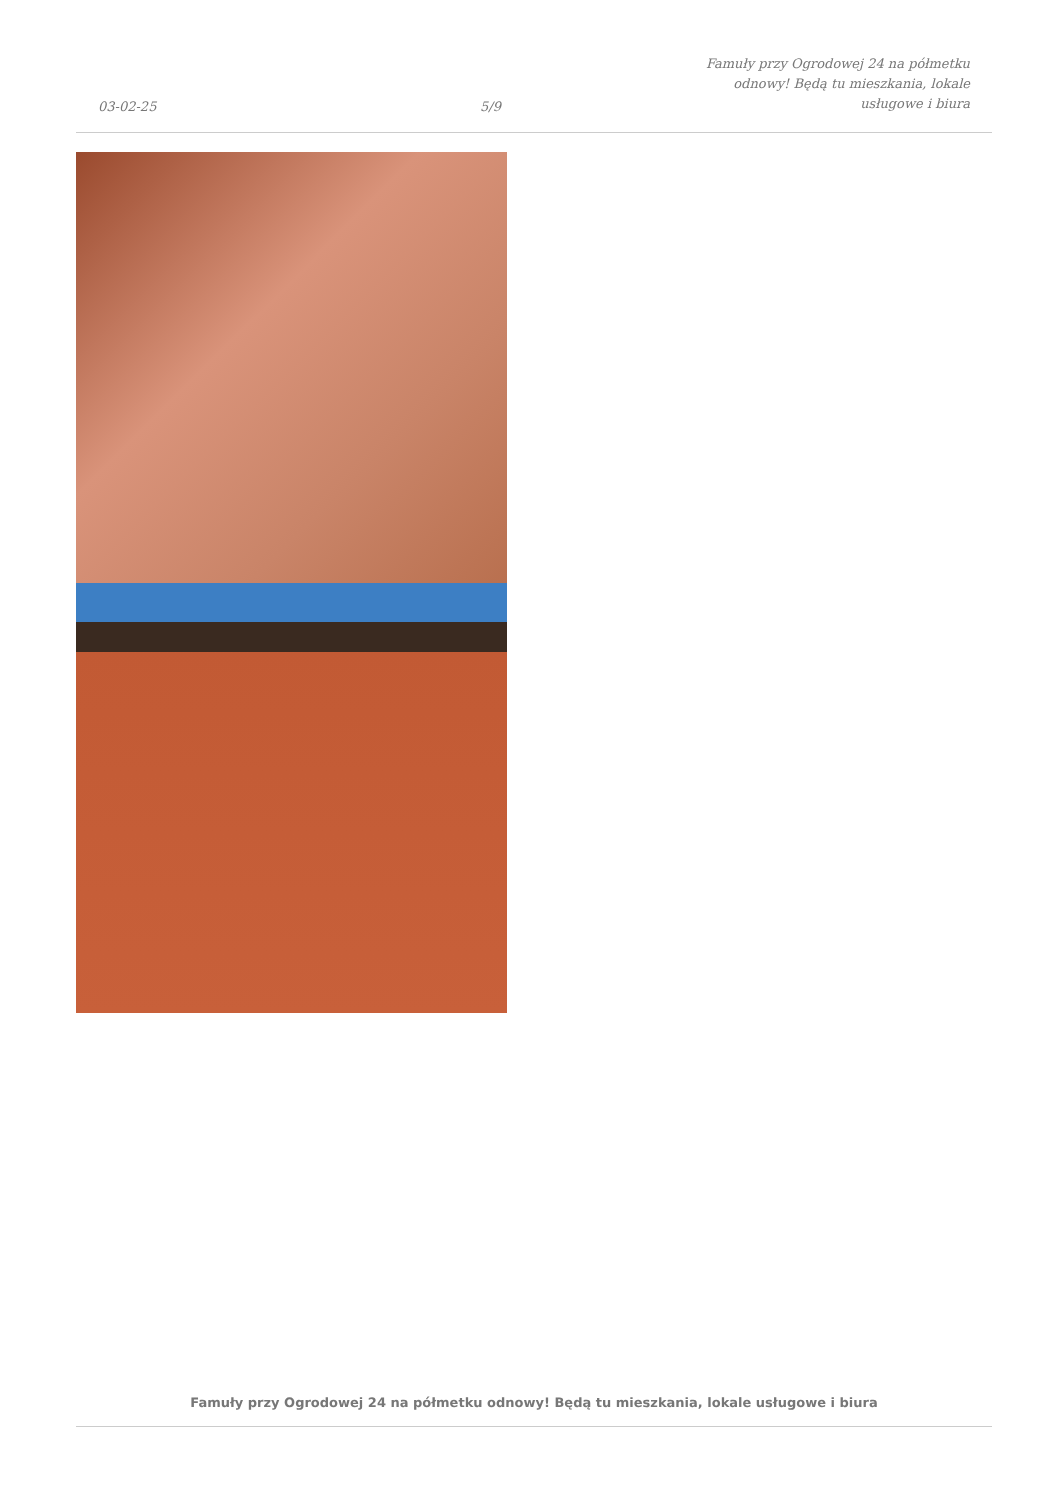03-02-25
5/9
Famuły przy Ogrodowej 24 na półmetku odnowy! Będą tu mieszkania, lokale usługowe i biura
Famuły przy Ogrodowej 24 na półmetku odnowy! Będą tu mieszkania, lokale usługowe i biura